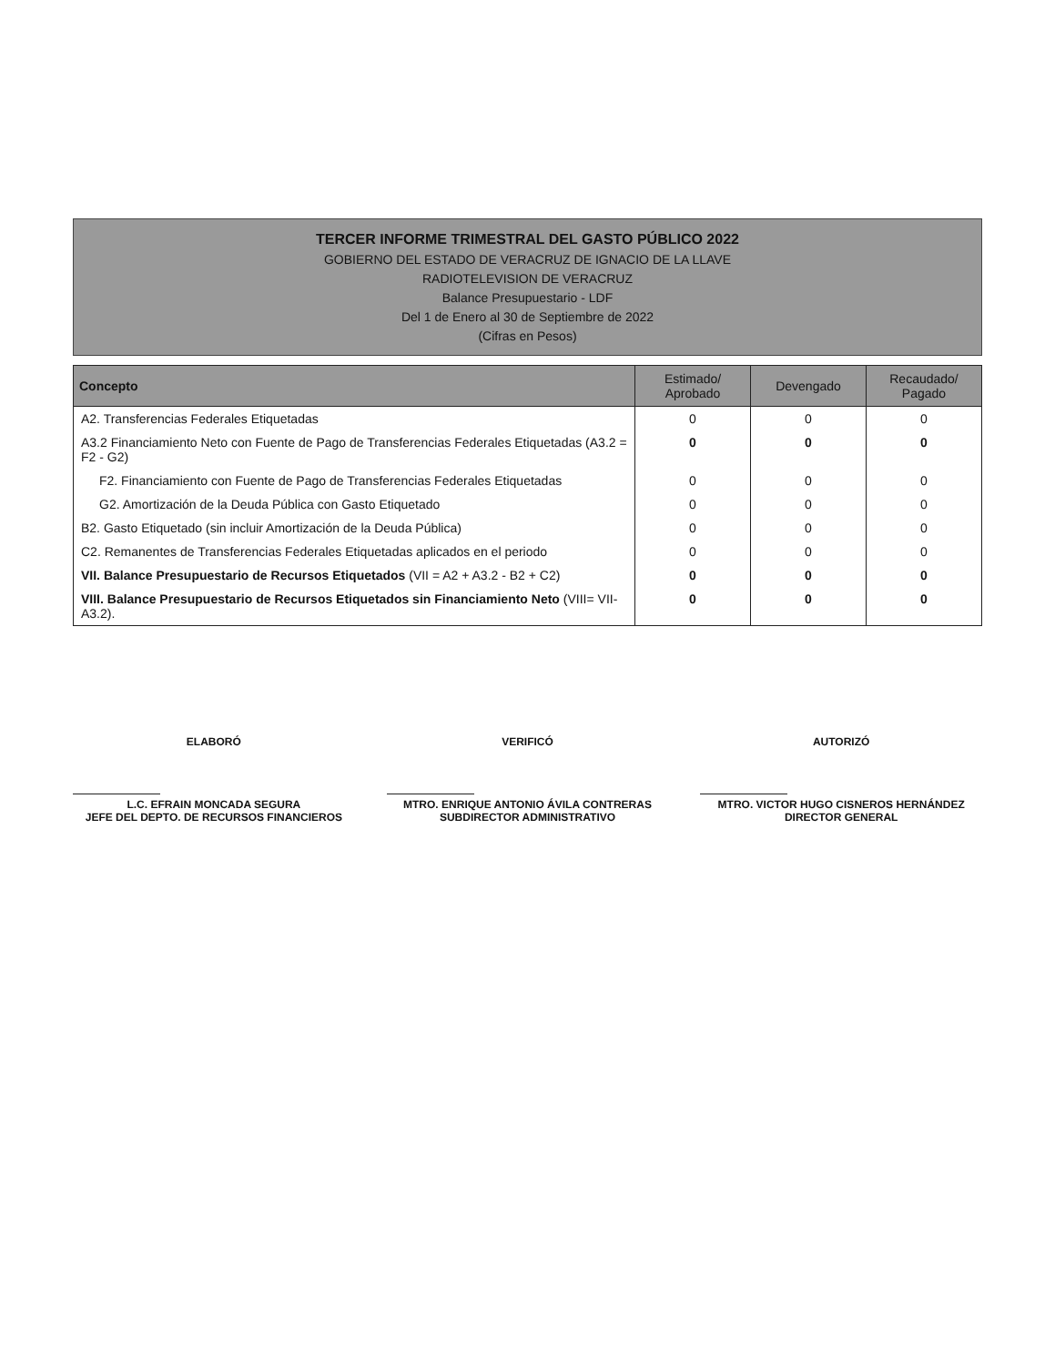TERCER INFORME TRIMESTRAL DEL GASTO PÚBLICO 2022
GOBIERNO DEL ESTADO DE VERACRUZ DE IGNACIO DE LA LLAVE
RADIOTELEVISION DE VERACRUZ
Balance Presupuestario - LDF
Del 1 de Enero al 30 de Septiembre de 2022
(Cifras en Pesos)
| Concepto | Estimado/ Aprobado | Devengado | Recaudado/ Pagado |
| --- | --- | --- | --- |
| A2. Transferencias Federales Etiquetadas | 0 | 0 | 0 |
| A3.2 Financiamiento Neto con Fuente de Pago de Transferencias Federales Etiquetadas (A3.2 = F2 - G2) | 0 | 0 | 0 |
| F2. Financiamiento con Fuente de Pago de Transferencias Federales Etiquetadas | 0 | 0 | 0 |
| G2. Amortización de la Deuda Pública con Gasto Etiquetado | 0 | 0 | 0 |
| B2. Gasto Etiquetado (sin incluir Amortización de la Deuda Pública) | 0 | 0 | 0 |
| C2. Remanentes de Transferencias Federales Etiquetadas aplicados en el periodo | 0 | 0 | 0 |
| VII. Balance Presupuestario de Recursos Etiquetados (VII = A2 + A3.2 - B2 + C2) | 0 | 0 | 0 |
| VIII. Balance Presupuestario de Recursos Etiquetados sin Financiamiento Neto (VIII= VII-A3.2). | 0 | 0 | 0 |
ELABORÓ
L.C. EFRAIN MONCADA SEGURA
JEFE DEL DEPTO. DE RECURSOS FINANCIEROS
VERIFICÓ
MTRO. ENRIQUE ANTONIO ÁVILA CONTRERAS
SUBDIRECTOR ADMINISTRATIVO
AUTORIZÓ
MTRO. VICTOR HUGO CISNEROS HERNÁNDEZ
DIRECTOR GENERAL